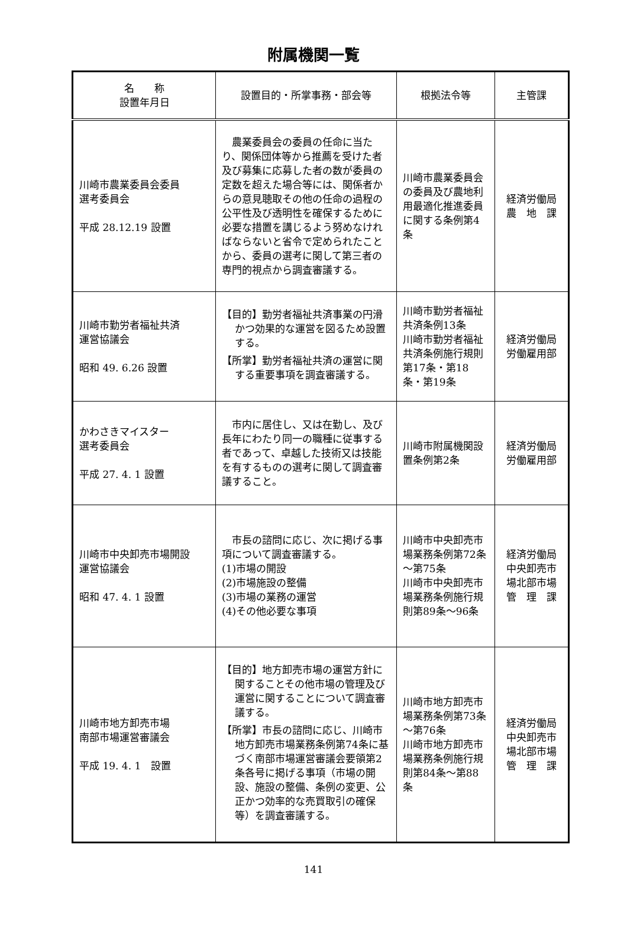附属機関一覧
| 名 称 設置年月日 | 設置目的・所掌事務・部会等 | 根拠法令等 | 主管課 |
| --- | --- | --- | --- |
| 川崎市農業委員会委員 選考委員会 平成 28.12.19 設置 | 農業委員会の委員の任命に当たり、関係団体等から推薦を受けた者及び募集に応募した者の数が委員の定数を超えた場合等には、関係者からの意見聴取その他の任命の過程の公平性及び透明性を確保するために必要な措置を講じるよう努めなければならないと省令で定められたことから、委員の選考に関して第三者の専門的視点から調査審議する。 | 川崎市農業委員会の委員及び農地利用最適化推進委員に関する条例第4条 | 経済労働局 農 地 課 |
| 川崎市勤労者福祉共済 運営協議会 昭和 49. 6.26 設置 | 【目的】勤労者福祉共済事業の円滑かつ効果的な運営を図るため設置する。 【所掌】勤労者福祉共済の運営に関する重要事項を調査審議する。 | 川崎市勤労者福祉共済条例13条 川崎市勤労者福祉共済条例施行規則第17条・第18条・第19条 | 経済労働局 労働雇用部 |
| かわさきマイスター 選考委員会 平成 27. 4. 1 設置 | 市内に居住し、又は在勤し、及び長年にわたり同一の職種に従事する者であって、卓越した技術又は技能を有するものの選考に関して調査審議すること。 | 川崎市附属機関設置条例第2条 | 経済労働局 労働雇用部 |
| 川崎市中央卸売市場開設 運営協議会 昭和 47. 4. 1 設置 | 市長の諮問に応じ、次に掲げる事項について調査審議する。 (1)市場の開設 (2)市場施設の整備 (3)市場の業務の運営 (4)その他必要な事項 | 川崎市中央卸売市場業務条例第72条～第75条 川崎市中央卸売市場業務条例施行規則第89条～96条 | 経済労働局 中央卸売市 場北部市場 管 理 課 |
| 川崎市地方卸売市場 南部市場運営審議会 平成 19. 4. 1 設置 | 【目的】地方卸売市場の運営方針に関することその他市場の管理及び運営に関することについて調査審議する。 【所掌】市長の諮問に応じ、川崎市地方卸売市場業務条例第74条に基づく南部市場運営審議会要領第2条各号に掲げる事項（市場の開設、施設の整備、条例の変更、公正かつ効率的な売買取引の確保等）を調査審議する。 | 川崎市地方卸売市場業務条例第73条～第76条 川崎市地方卸売市場業務条例施行規則第84条～第88条 | 経済労働局 中央卸売市 場北部市場 管 理 課 |
141